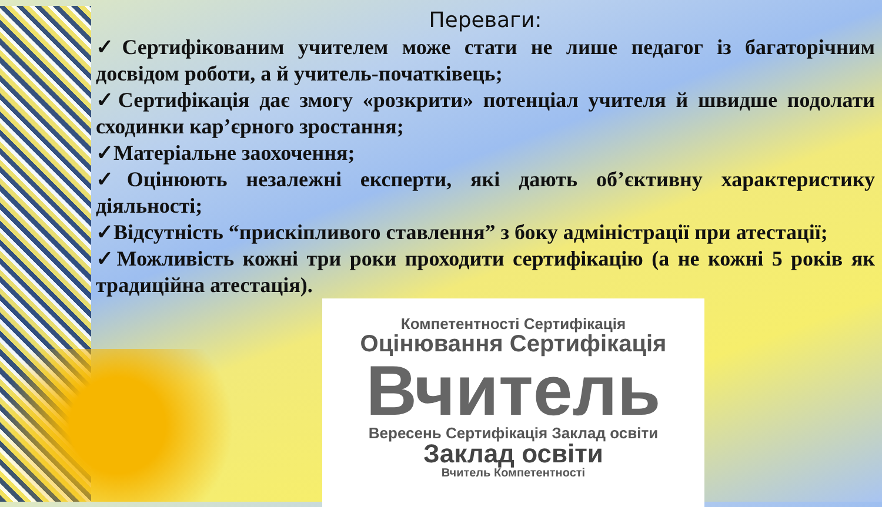Переваги:
✓Сертифікованим учителем може стати не лише педагог із багаторічним досвідом роботи, а й учитель-початківець;
✓Сертифікація дає змогу «розкрити» потенціал учителя й швидше подолати сходинки кар’єрного зростання;
✓Матеріальне заохочення;
✓Оцінюють незалежні експерти, які дають об’єктивну характеристику діяльності;
✓Відсутність “прискіпливого ставлення” з боку адміністрації при атестації;
✓Можливість кожні три роки проходити сертифікацію (а не кожні 5 років як традиційна атестація).
Компетентності Сертифікація
Оцінювання Сертифікація
Вчитель
Вересень Сертифікація Заклад освіти
Заклад освіти
Вчитель Компетентності